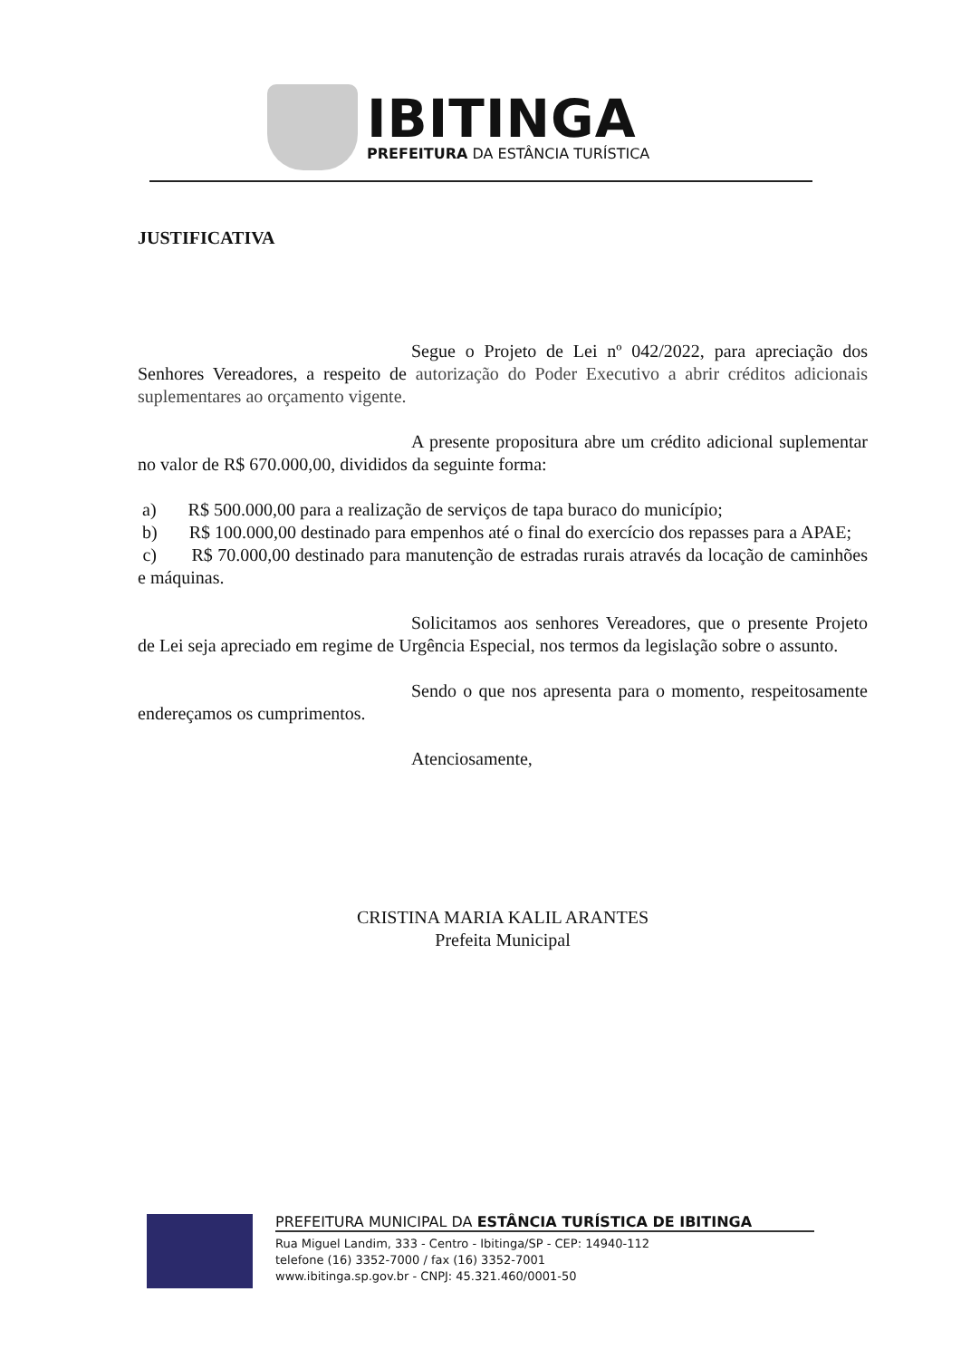IBITINGA
PREFEITURA DA ESTÂNCIA TURÍSTICA
JUSTIFICATIVA
Segue o Projeto de Lei nº 042/2022, para apreciação dos Senhores Vereadores, a respeito de autorização do Poder Executivo a abrir créditos adicionais suplementares ao orçamento vigente.
A presente propositura abre um crédito adicional suplementar no valor de R$ 670.000,00, divididos da seguinte forma:
a) R$ 500.000,00 para a realização de serviços de tapa buraco do município;
b) R$ 100.000,00 destinado para empenhos até o final do exercício dos repasses para a APAE;
c) R$ 70.000,00 destinado para manutenção de estradas rurais através da locação de caminhões e máquinas.
Solicitamos aos senhores Vereadores, que o presente Projeto de Lei seja apreciado em regime de Urgência Especial, nos termos da legislação sobre o assunto.
Sendo o que nos apresenta para o momento, respeitosamente endereçamos os cumprimentos.
Atenciosamente,
CRISTINA MARIA KALIL ARANTES
Prefeita Municipal
PREFEITURA MUNICIPAL DA ESTÂNCIA TURÍSTICA DE IBITINGA
Rua Miguel Landim, 333 - Centro - Ibitinga/SP - CEP: 14940-112
telefone (16) 3352-7000 / fax (16) 3352-7001
www.ibitinga.sp.gov.br - CNPJ: 45.321.460/0001-50